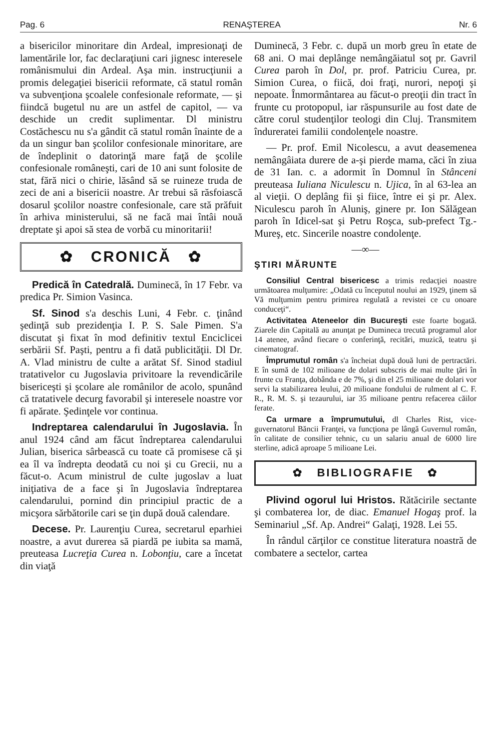Pag. 6 RENAŞTEREA Nr. 6
a bisericilor minoritare din Ardeal, impresionaţi de lamentările lor, fac declaraţiuni cari jignesc interesele românismului din Ardeal. Aşa min. instrucţiunii a promis delegaţiei bisericii reformate, că statul român va subvenţiona şcoalele confesionale reformate, — şi fiindcă bugetul nu are un astfel de capitol, — va deschide un credit suplimentar. Dl ministru Costăchescu nu s'a gândit că statul român înainte de a da un singur ban şcolilor confesionale minoritare, are de îndeplinit o datorinţă mare faţă de şcolile confesionale româneşti, cari de 10 ani sunt folosite de stat, fără nici o chirie, lăsând să se ruineze truda de zeci de ani a bisericii noastre. Ar trebui să răsfoiască dosarul şcolilor noastre confesionale, care stă prăfuit în arhiva ministerului, să ne facă mai întâi nouă dreptate şi apoi să stea de vorbă cu minoritarii!
✿ CRONICĂ ✿
Predică în Catedrală. Duminecă, în 17 Febr. va predica Pr. Simion Vasinca.
Sf. Sinod s'a deschis Luni, 4 Febr. c. ţinând şedinţă sub prezidenţia I. P. S. Sale Pimen. S'a discutat şi fixat în mod definitiv textul Enciclicei serbării Sf. Paşti, pentru a fi dată publicităţii. Dl Dr. A. Vlad ministru de culte a arătat Sf. Sinod stadiul tratativelor cu Jugoslavia privitoare la revendicările bisericeşti şi şcolare ale românilor de acolo, spunând că tratativele decurg favorabil şi interesele noastre vor fi apărate. Şedinţele vor continua.
Indreptarea calendarului în Jugoslavia. În anul 1924 când am făcut îndreptarea calendarului Julian, biserica sârbească cu toate că promisese că şi ea îl va îndrepta deodată cu noi şi cu Grecii, nu a făcut-o. Acum ministrul de culte jugoslav a luat iniţiativa de a face şi în Jugoslavia îndreptarea calendarului, pornind din principiul practic de a micşora sărbătorile cari se ţin după două calendare.
Decese. Pr. Laurenţiu Curea, secretarul eparhiei noastre, a avut durerea să piardă pe iubita sa mamă, preuteasa Lucreţia Curea n. Lobonţiu, care a încetat din viaţă
Duminecă, 3 Febr. c. după un morb greu în etate de 68 ani. O mai deplânge nemângăiatul soţ pr. Gavril Curea paroh în Dol, pr. prof. Patriciu Curea, pr. Simion Curea, o fiică, doi fraţi, nurori, nepoţi şi nepoate. Înmormântarea au făcut-o preoţii din tract în frunte cu protopopul, iar răspunsurile au fost date de către corul studenţilor teologi din Cluj. Transmitem îndureratei familii condolenţele noastre.
— Pr. prof. Emil Nicolescu, a avut deasemenea nemângâiata durere de a-şi pierde mama, căci în ziua de 31 Ian. c. a adormit în Domnul în Stânceni preuteasa Iuliana Niculescu n. Ujica, în al 63-lea an al vieţii. O deplâng fii şi fiice, între ei şi pr. Alex. Niculescu paroh în Aluniş, ginere pr. Ion Sălăgean paroh în Idicel-sat şi Petru Roşca, sub-prefect Tg.-Mureş, etc. Sincerile noastre condolenţe.
—∞—
ŞTIRI MĂRUNTE
Consiliul Central bisericesc a trimis redacţiei noastre următoarea mulţumire: „Odată cu începutul noului an 1929, ţinem să Vă mulţumim pentru primirea regulată a revistei ce cu onoare conduceţi“.
Activitatea Ateneelor din Bucureşti este foarte bogată. Ziarele din Capitală au anunţat pe Dumineca trecută programul alor 14 atenee, având fiecare o conferinţă, recitări, muzică, teatru şi cinematograf.
Împrumutul român s'a încheiat după două luni de pertractări. E în sumă de 102 milioane de dolari subscris de mai multe ţări în frunte cu Franţa, dobânda e de 7%, şi din el 25 milioane de dolari vor servi la stabilizarea leului, 20 milioane fondului de rulment al C. F. R., R. M. S. şi tezaurului, iar 35 milioane pentru refacerea căilor ferate.
Ca urmare a împrumutului, dl Charles Rist, vice-guvernatorul Băncii Franţei, va funcţiona pe lângă Guvernul român, în calitate de consilier tehnic, cu un salariu anual de 6000 lire sterline, adică aproape 5 milioane Lei.
✿ BIBLIOGRAFIE ✿
Plivind ogorul lui Hristos. Rătăcirile sectante şi combaterea lor, de diac. Emanuel Hogaş prof. la Seminariul „Sf. Ap. Andrei“ Galaţi, 1928. Lei 55.
În rândul cărţilor ce constitue literatura noastră de combatere a sectelor, cartea